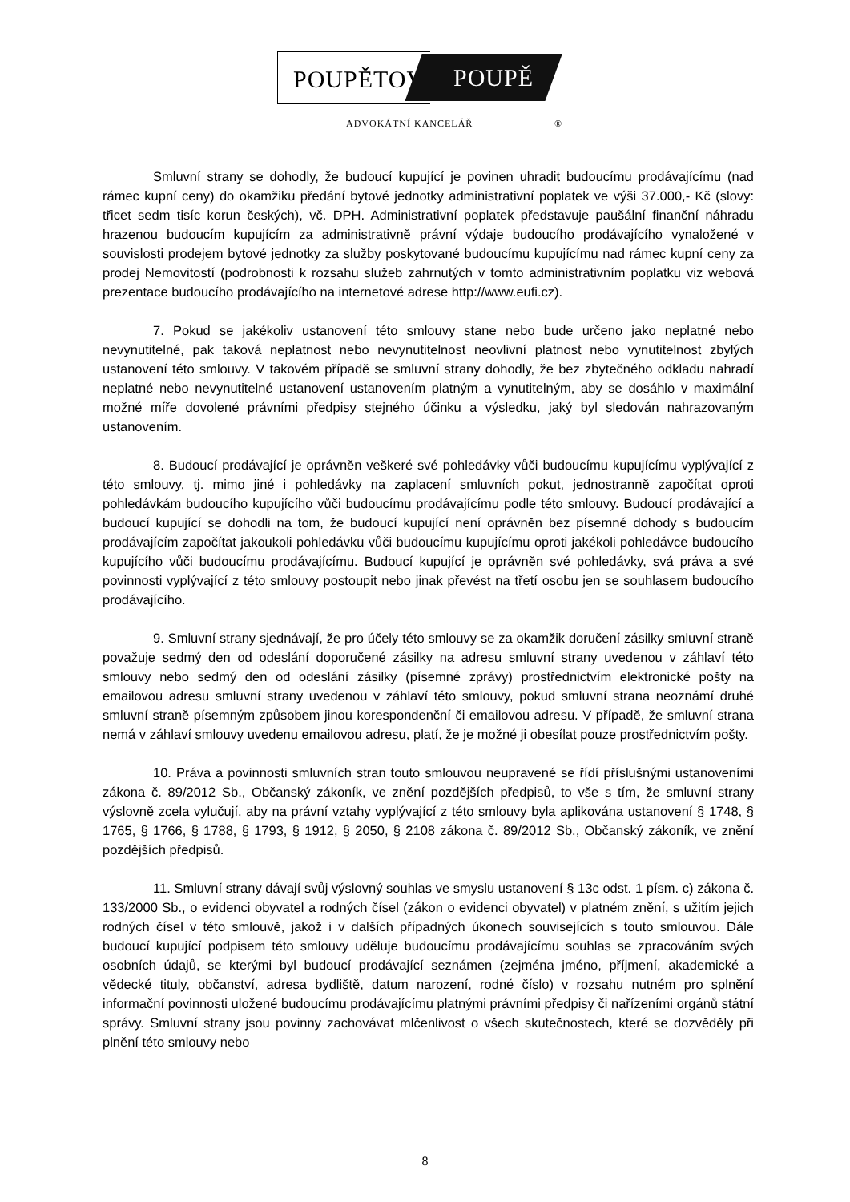POUPĚTOVÁ POUPĚ
ADVOKÁTNÍ KANCELÁŘ ®
Smluvní strany se dohodly, že budoucí kupující je povinen uhradit budoucímu prodávajícímu (nad rámec kupní ceny) do okamžiku předání bytové jednotky administrativní poplatek ve výši 37.000,- Kč (slovy: třicet sedm tisíc korun českých), vč. DPH. Administrativní poplatek představuje paušální finanční náhradu hrazenou budoucím kupujícím za administrativně právní výdaje budoucího prodávajícího vynaložené v souvislosti prodejem bytové jednotky za služby poskytované budoucímu kupujícímu nad rámec kupní ceny za prodej Nemovitostí (podrobnosti k rozsahu služeb zahrnutých v tomto administrativním poplatku viz webová prezentace budoucího prodávajícího na internetové adrese http://www.eufi.cz).
7. Pokud se jakékoliv ustanovení této smlouvy stane nebo bude určeno jako neplatné nebo nevynutitelné, pak taková neplatnost nebo nevynutitelnost neovlivní platnost nebo vynutitelnost zbylých ustanovení této smlouvy. V takovém případě se smluvní strany dohodly, že bez zbytečného odkladu nahradí neplatné nebo nevynutitelné ustanovení ustanovením platným a vynutitelným, aby se dosáhlo v maximální možné míře dovolené právními předpisy stejného účinku a výsledku, jaký byl sledován nahrazovaným ustanovením.
8. Budoucí prodávající je oprávněn veškeré své pohledávky vůči budoucímu kupujícímu vyplývající z této smlouvy, tj. mimo jiné i pohledávky na zaplacení smluvních pokut, jednostranně započítat oproti pohledávkám budoucího kupujícího vůči budoucímu prodávajícímu podle této smlouvy. Budoucí prodávající a budoucí kupující se dohodli na tom, že budoucí kupující není oprávněn bez písemné dohody s budoucím prodávajícím započítat jakoukoli pohledávku vůči budoucímu kupujícímu oproti jakékoli pohledávce budoucího kupujícího vůči budoucímu prodávajícímu. Budoucí kupující je oprávněn své pohledávky, svá práva a své povinnosti vyplývající z této smlouvy postoupit nebo jinak převést na třetí osobu jen se souhlasem budoucího prodávajícího.
9. Smluvní strany sjednávají, že pro účely této smlouvy se za okamžik doručení zásilky smluvní straně považuje sedmý den od odeslání doporučené zásilky na adresu smluvní strany uvedenou v záhlaví této smlouvy nebo sedmý den od odeslání zásilky (písemné zprávy) prostřednictvím elektronické pošty na emailovou adresu smluvní strany uvedenou v záhlaví této smlouvy, pokud smluvní strana neoznámí druhé smluvní straně písemným způsobem jinou korespondenční či emailovou adresu. V případě, že smluvní strana nemá v záhlaví smlouvy uvedenu emailovou adresu, platí, že je možné ji obesílat pouze prostřednictvím pošty.
10. Práva a povinnosti smluvních stran touto smlouvou neupravené se řídí příslušnými ustanoveními zákona č. 89/2012 Sb., Občanský zákoník, ve znění pozdějších předpisů, to vše s tím, že smluvní strany výslovně zcela vylučují, aby na právní vztahy vyplývající z této smlouvy byla aplikována ustanovení § 1748, § 1765, § 1766, § 1788, § 1793, § 1912, § 2050, § 2108 zákona č. 89/2012 Sb., Občanský zákoník, ve znění pozdějších předpisů.
11. Smluvní strany dávají svůj výslovný souhlas ve smyslu ustanovení § 13c odst. 1 písm. c) zákona č. 133/2000 Sb., o evidenci obyvatel a rodných čísel (zákon o evidenci obyvatel) v platném znění, s užitím jejich rodných čísel v této smlouvě, jakož i v dalších případných úkonech souvisejících s touto smlouvou. Dále budoucí kupující podpisem této smlouvy uděluje budoucímu prodávajícímu souhlas se zpracováním svých osobních údajů, se kterými byl budoucí prodávající seznámen (zejména jméno, příjmení, akademické a vědecké tituly, občanství, adresa bydliště, datum narození, rodné číslo) v rozsahu nutném pro splnění informační povinnosti uložené budoucímu prodávajícímu platnými právními předpisy či nařízeními orgánů státní správy. Smluvní strany jsou povinny zachovávat mlčenlivost o všech skutečnostech, které se dozvěděly při plnění této smlouvy nebo
8